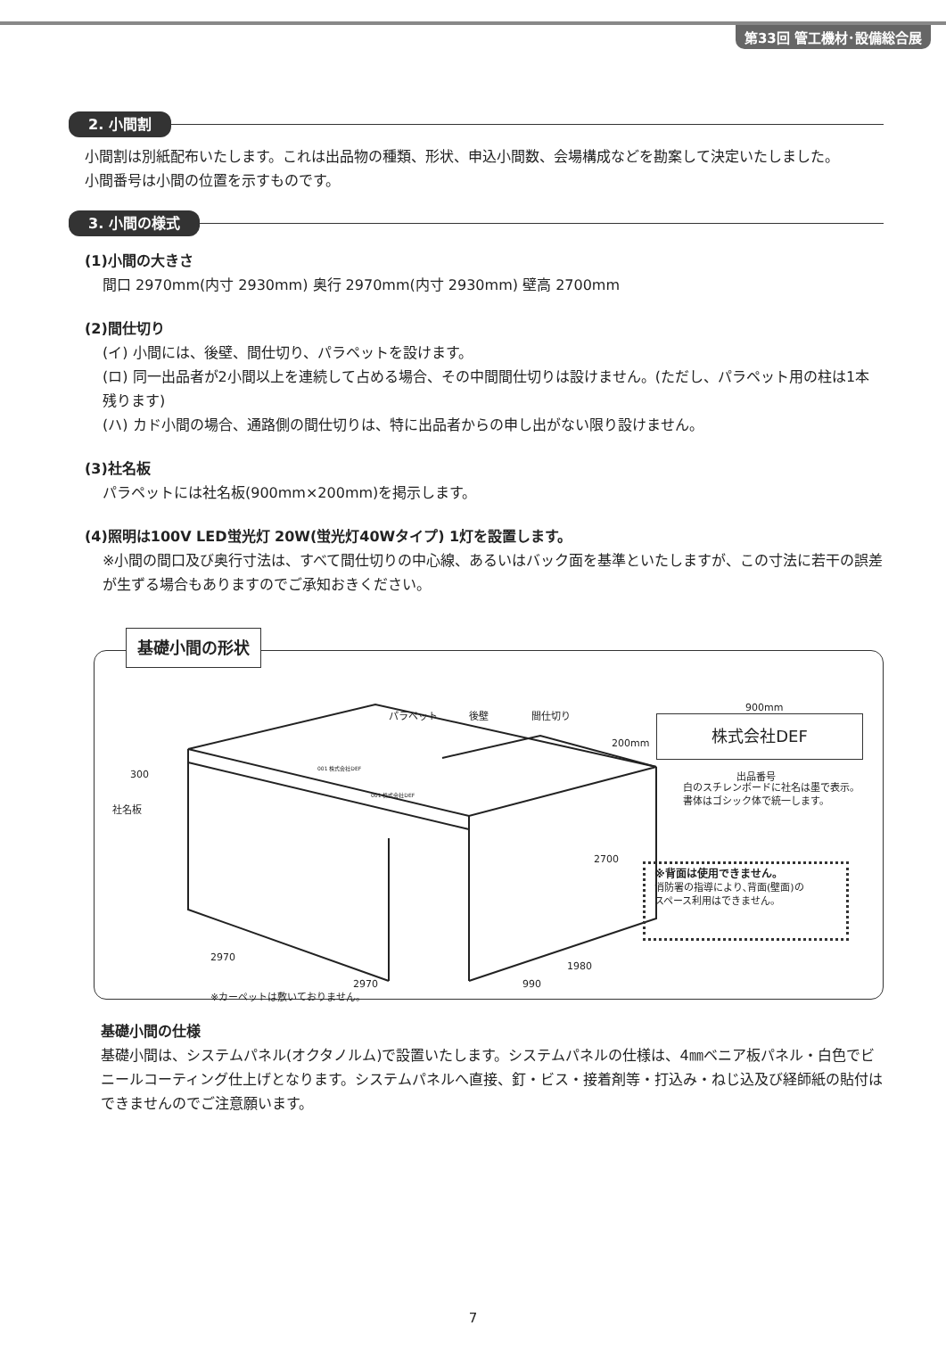第33回 管工機材･設備総合展
2. 小間割
小間割は別紙配布いたします。これは出品物の種類、形状、申込小間数、会場構成などを勘案して決定いたしました。
小間番号は小間の位置を示すものです。
3. 小間の様式
(1)小間の大きさ
間口 2970mm(内寸 2930mm) 奥行 2970mm(内寸 2930mm) 壁高 2700mm
(2)間仕切り
(イ) 小間には、後壁、間仕切り、パラペットを設けます。
(ロ) 同一出品者が2小間以上を連続して占める場合、その中間間仕切りは設けません。(ただし、パラペット用の柱は1本残ります)
(ハ) カド小間の場合、通路側の間仕切りは、特に出品者からの申し出がない限り設けません。
(3)社名板
パラペットには社名板(900mm×200mm)を掲示します。
(4)照明は100V LED蛍光灯 20W(蛍光灯40Wタイプ) 1灯を設置します。
※小間の間口及び奥行寸法は、すべて間仕切りの中心線、あるいはバック面を基準といたしますが、この寸法に若干の誤差が生ずる場合もありますのでご承知おきください。
基礎小間の形状
パラペット 後壁 間仕切り
300
社名板
001 株式会社DEF
001 株式会社DEF
2700
2970
2970
1980
990
※カーペットは敷いておりません。
900mm
200mm
株式会社DEF
出品番号
白のスチレンボードに社名は墨で表示。
書体はゴシック体で統一します。
※背面は使用できません。
消防署の指導により､背面(壁面)の
スペース利用はできません。
基礎小間の仕様
基礎小間は、システムパネル(オクタノルム)で設置いたします。システムパネルの仕様は、4㎜ベニア板パネル・白色でビニールコーティング仕上げとなります。システムパネルへ直接、釘・ビス・接着剤等・打込み・ねじ込及び経師紙の貼付はできませんのでご注意願います。
7